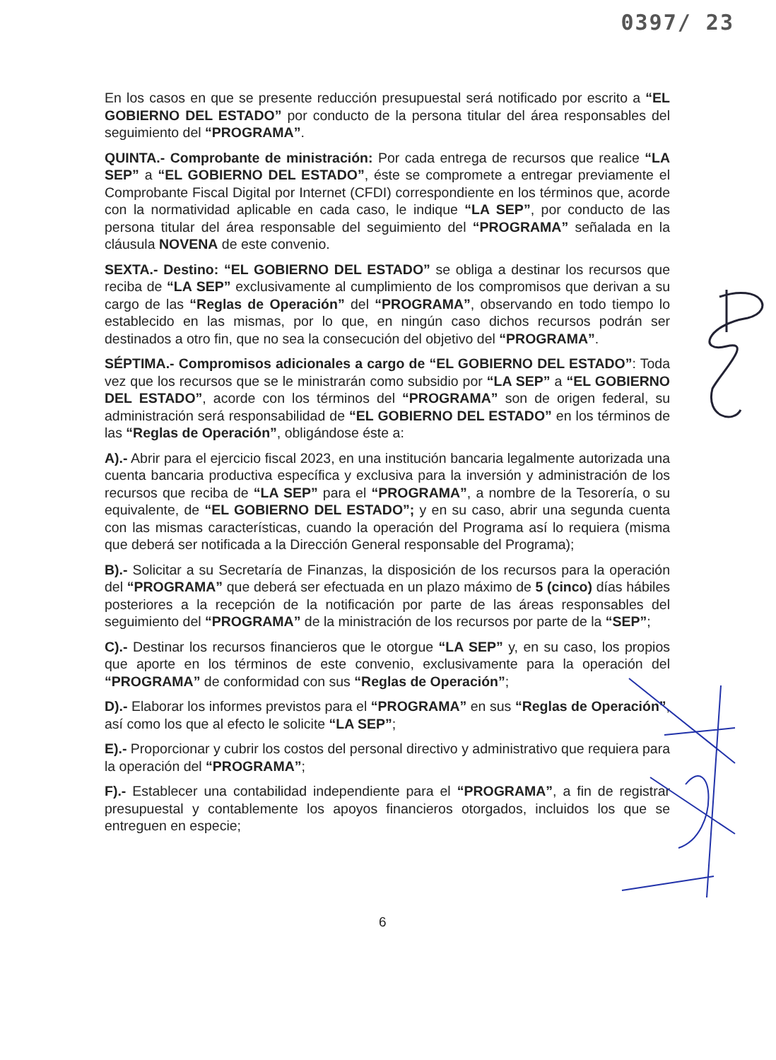0397/ 23
En los casos en que se presente reducción presupuestal será notificado por escrito a “EL GOBIERNO DEL ESTADO” por conducto de la persona titular del área responsables del seguimiento del “PROGRAMA”.
QUINTA.- Comprobante de ministración: Por cada entrega de recursos que realice “LA SEP” a “EL GOBIERNO DEL ESTADO”, éste se compromete a entregar previamente el Comprobante Fiscal Digital por Internet (CFDI) correspondiente en los términos que, acorde con la normatividad aplicable en cada caso, le indique “LA SEP”, por conducto de las persona titular del área responsable del seguimiento del “PROGRAMA” señalada en la cláusula NOVENA de este convenio.
SEXTA.- Destino: “EL GOBIERNO DEL ESTADO” se obliga a destinar los recursos que reciba de “LA SEP” exclusivamente al cumplimiento de los compromisos que derivan a su cargo de las “Reglas de Operación” del “PROGRAMA”, observando en todo tiempo lo establecido en las mismas, por lo que, en ningún caso dichos recursos podrán ser destinados a otro fin, que no sea la consecución del objetivo del “PROGRAMA”.
SÉPTIMA.- Compromisos adicionales a cargo de “EL GOBIERNO DEL ESTADO”: Toda vez que los recursos que se le ministrarán como subsidio por “LA SEP” a “EL GOBIERNO DEL ESTADO”, acorde con los términos del “PROGRAMA” son de origen federal, su administración será responsabilidad de “EL GOBIERNO DEL ESTADO” en los términos de las “Reglas de Operación”, obligándose éste a:
A).- Abrir para el ejercicio fiscal 2023, en una institución bancaria legalmente autorizada una cuenta bancaria productiva específica y exclusiva para la inversión y administración de los recursos que reciba de “LA SEP” para el “PROGRAMA”, a nombre de la Tesorería, o su equivalente, de “EL GOBIERNO DEL ESTADO”; y en su caso, abrir una segunda cuenta con las mismas características, cuando la operación del Programa así lo requiera (misma que deberá ser notificada a la Dirección General responsable del Programa);
B).- Solicitar a su Secretaría de Finanzas, la disposición de los recursos para la operación del “PROGRAMA” que deberá ser efectuada en un plazo máximo de 5 (cinco) días hábiles posteriores a la recepción de la notificación por parte de las áreas responsables del seguimiento del “PROGRAMA” de la ministración de los recursos por parte de la “SEP”;
C).- Destinar los recursos financieros que le otorgue “LA SEP” y, en su caso, los propios que aporte en los términos de este convenio, exclusivamente para la operación del “PROGRAMA” de conformidad con sus “Reglas de Operación”;
D).- Elaborar los informes previstos para el “PROGRAMA” en sus “Reglas de Operación”, así como los que al efecto le solicite “LA SEP”;
E).- Proporcionar y cubrir los costos del personal directivo y administrativo que requiera para la operación del “PROGRAMA”;
F).- Establecer una contabilidad independiente para el “PROGRAMA”, a fin de registrar presupuestal y contablemente los apoyos financieros otorgados, incluidos los que se entreguen en especie;
6